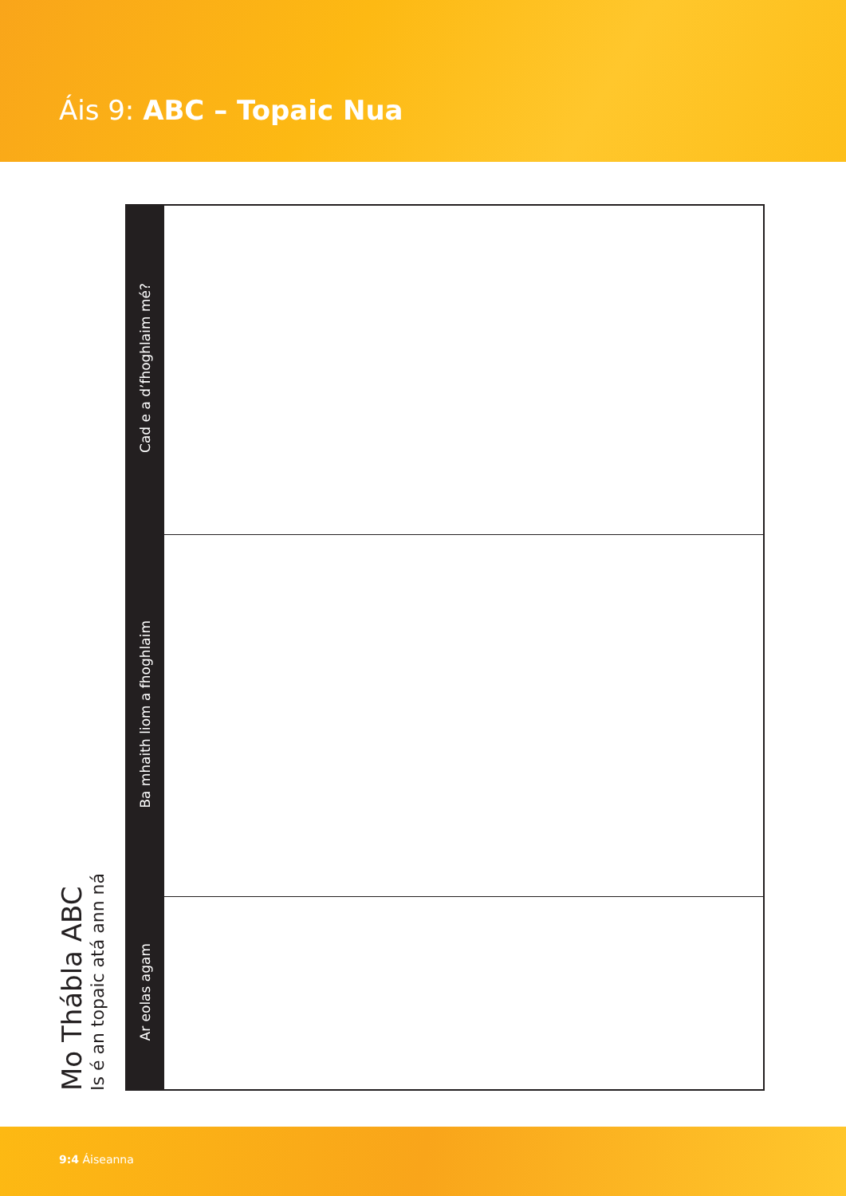Áis 9: ABC – Topaic Nua
Mo Thábla ABC
Is é an topaic atá ann ná
| Cad e a d’fhoghlaim mé? | |
| Ba mhaith liom a fhoghlaim | |
| Ar eolas agam | |
9:4 Áiseanna